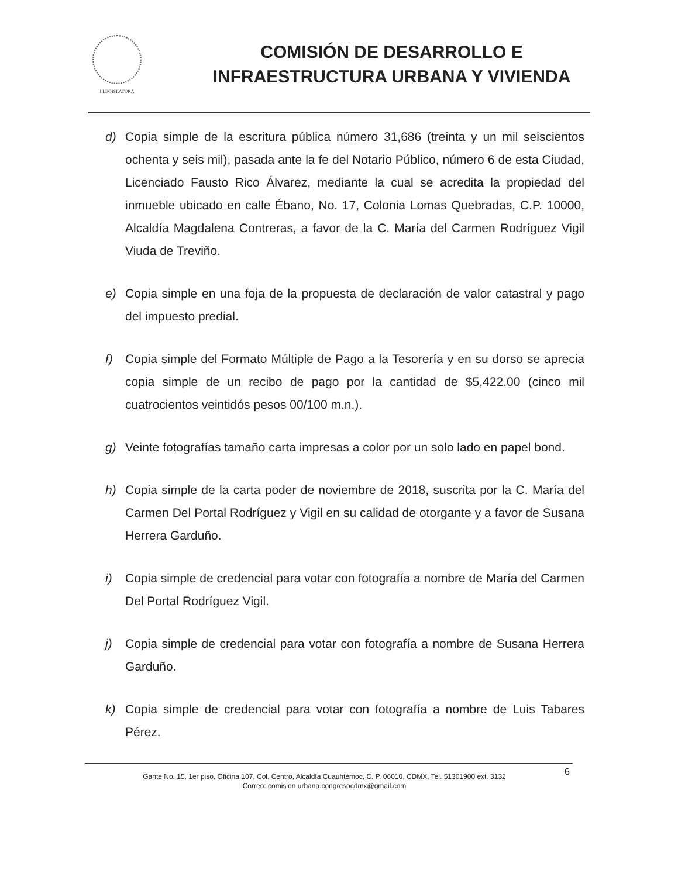I LEGISLATURA
COMISIÓN DE DESARROLLO E
INFRAESTRUCTURA URBANA Y VIVIENDA
d) Copia simple de la escritura pública número 31,686 (treinta y un mil seiscientos ochenta y seis mil), pasada ante la fe del Notario Público, número 6 de esta Ciudad, Licenciado Fausto Rico Álvarez, mediante la cual se acredita la propiedad del inmueble ubicado en calle Ébano, No. 17, Colonia Lomas Quebradas, C.P. 10000, Alcaldía Magdalena Contreras, a favor de la C. María del Carmen Rodríguez Vigil Viuda de Treviño.
e) Copia simple en una foja de la propuesta de declaración de valor catastral y pago del impuesto predial.
f) Copia simple del Formato Múltiple de Pago a la Tesorería y en su dorso se aprecia copia simple de un recibo de pago por la cantidad de $5,422.00 (cinco mil cuatrocientos veintidós pesos 00/100 m.n.).
g) Veinte fotografías tamaño carta impresas a color por un solo lado en papel bond.
h) Copia simple de la carta poder de noviembre de 2018, suscrita por la C. María del Carmen Del Portal Rodríguez y Vigil en su calidad de otorgante y a favor de Susana Herrera Garduño.
i) Copia simple de credencial para votar con fotografía a nombre de María del Carmen Del Portal Rodríguez Vigil.
j) Copia simple de credencial para votar con fotografía a nombre de Susana Herrera Garduño.
k) Copia simple de credencial para votar con fotografía a nombre de Luis Tabares Pérez.
6 Gante No. 15, 1er piso, Oficina 107, Col. Centro, Alcaldía Cuauhtémoc, C. P. 06010, CDMX, Tel. 51301900 ext. 3132
Correo: comision.urbana.congresocdmx@gmail.com